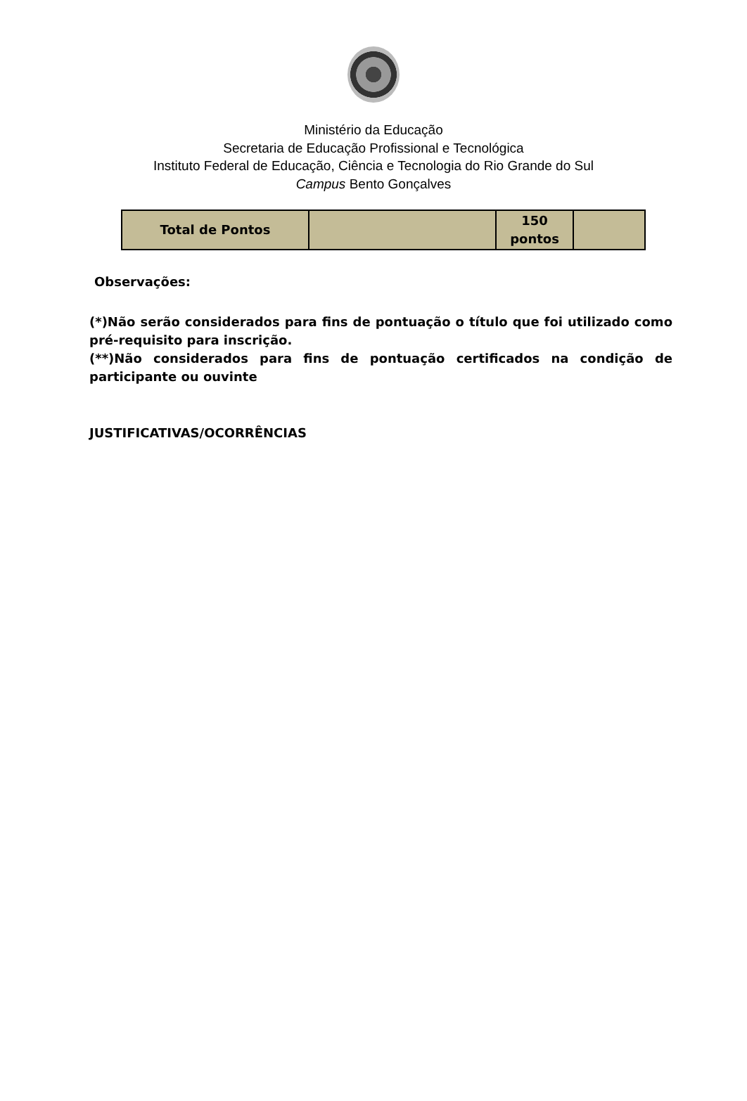Ministério da Educação
Secretaria de Educação Profissional e Tecnológica
Instituto Federal de Educação, Ciência e Tecnologia do Rio Grande do Sul
Campus Bento Gonçalves
| Total de Pontos | | 150 pontos | |
Observações:
(*)Não serão considerados para fins de pontuação o título que foi utilizado como pré-requisito para inscrição.
(**)Não considerados para fins de pontuação certificados na condição de participante ou ouvinte
JUSTIFICATIVAS/OCORRÊNCIAS